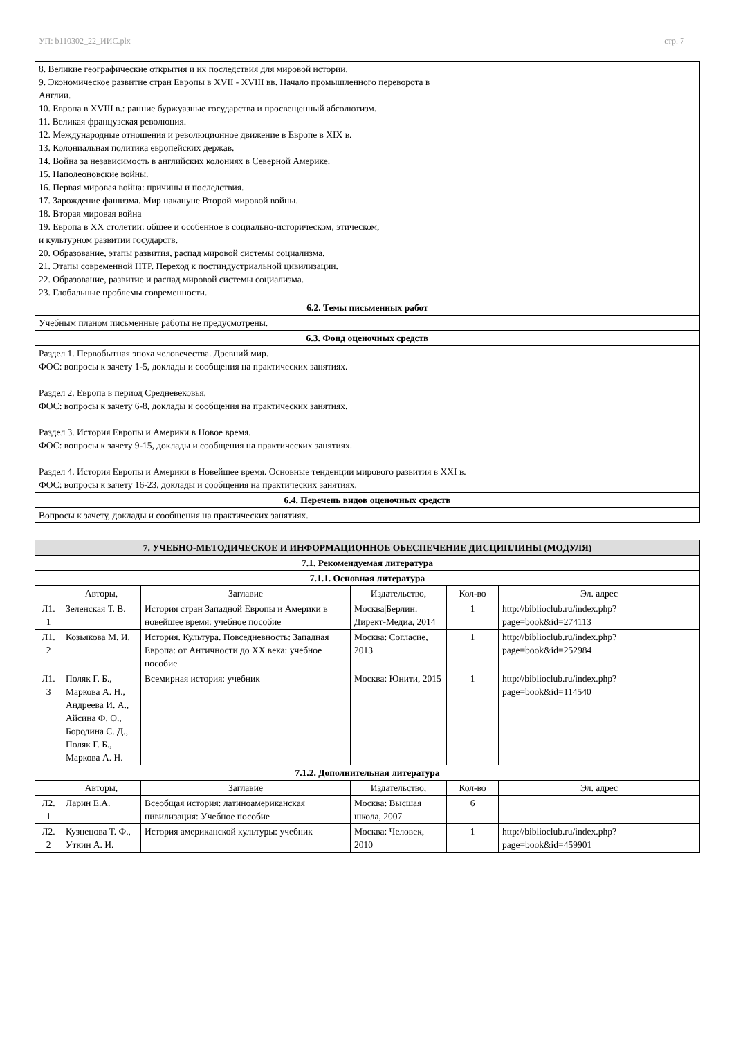УП: b110302_22_ИИС.plx стр. 7
| 8. Великие географические открытия и их последствия для мировой истории. 9. Экономическое развитие стран Европы в XVII - XVIII вв. Начало промышленного переворота в Англии. 10. Европа в XVIII в.: ранние буржуазные государства и просвещенный абсолютизм. 11. Великая французская революция. 12. Международные отношения и революционное движение в Европе в XIX в. 13. Колониальная политика европейских держав. 14. Война за независимость в английских колониях в Северной Америке. 15. Наполеоновские войны. 16. Первая мировая война: причины и последствия. 17. Зарождение фашизма. Мир накануне Второй мировой войны. 18. Вторая мировая война 19. Европа в XX столетии: общее и особенное в социально-историческом, этическом, и культурном развитии государств. 20. Образование, этапы развития, распад мировой системы социализма. 21. Этапы современной НТР. Переход к постиндустриальной цивилизации. 22. Образование, развитие и распад мировой системы социализма. 23. Глобальные проблемы современности. |
| 6.2. Темы письменных работ |
| Учебным планом письменные работы не предусмотрены. |
| 6.3. Фонд оценочных средств |
| Раздел 1. Первобытная эпоха человечества. Древний мир. ФОС: вопросы к зачету 1-5, доклады и сообщения на практических занятиях. Раздел 2. Европа в период Средневековья. ФОС: вопросы к зачету 6-8, доклады и сообщения на практических занятиях. Раздел 3. История Европы и Америки в Новое время. ФОС: вопросы к зачету 9-15, доклады и сообщения на практических занятиях. Раздел 4. История Европы и Америки в Новейшее время. Основные тенденции мирового развития в XXI в. ФОС: вопросы к зачету 16-23, доклады и сообщения на практических занятиях. |
| 6.4. Перечень видов оценочных средств |
| Вопросы к зачету, доклады и сообщения на практических занятиях. |
| 7. УЧЕБНО-МЕТОДИЧЕСКОЕ И ИНФОРМАЦИОННОЕ ОБЕСПЕЧЕНИЕ ДИСЦИПЛИНЫ (МОДУЛЯ) | | | | | |
| --- | --- | --- | --- | --- | --- |
| 7.1. Рекомендуемая литература | | | | | |
| 7.1.1. Основная литература | | | | | |
| | Авторы, | Заглавие | Издательство, | Кол-во | Эл. адрес |
| Л1. 1 | Зеленская Т. В. | История стран Западной Европы и Америки в новейшее время: учебное пособие | Москва/Берлин: Директ-Медиа, 2014 | 1 | http://biblioclub.ru/index.php? page=book&id=274113 |
| Л1. 2 | Козьякова М. И. | История. Культура. Повседневность: Западная Европа: от Античности до XX века: учебное пособие | Москва: Согласие, 2013 | 1 | http://biblioclub.ru/index.php? page=book&id=252984 |
| Л1. 3 | Поляк Г. Б., Маркова А. Н., Андреева И. А., Айсина Ф. О., Бородина С. Д., Поляк Г. Б., Маркова А. Н. | Всемирная история: учебник | Москва: Юнити, 2015 | 1 | http://biblioclub.ru/index.php? page=book&id=114540 |
| 7.1.2. Дополнительная литература | | | | | |
| | Авторы, | Заглавие | Издательство, | Кол-во | Эл. адрес |
| Л2. 1 | Ларин Е.А. | Всеобщая история: латиноамериканская цивилизация: Учебное пособие | Москва: Высшая школа, 2007 | 6 | |
| Л2. 2 | Кузнецова Т. Ф., Уткин А. И. | История американской культуры: учебник | Москва: Человек, 2010 | 1 | http://biblioclub.ru/index.php? page=book&id=459901 |